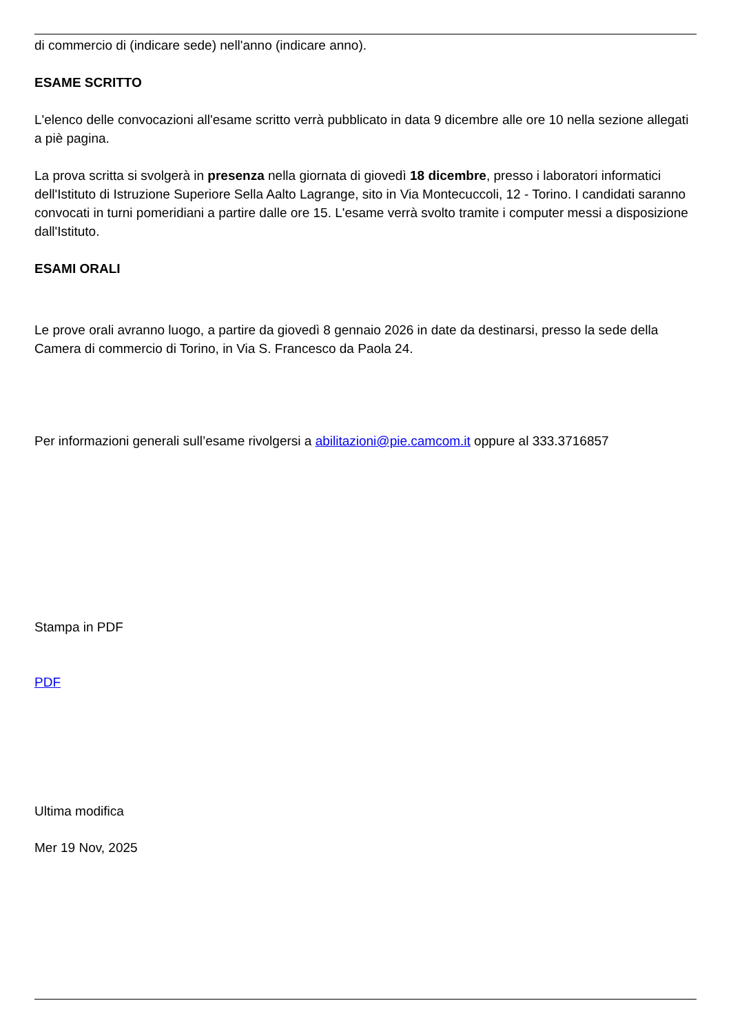di commercio di (indicare sede) nell'anno (indicare anno).
ESAME SCRITTO
L'elenco delle convocazioni all'esame scritto verrà pubblicato in data 9 dicembre alle ore 10 nella sezione allegati a piè pagina.
La prova scritta si svolgerà in presenza nella giornata di giovedì 18 dicembre, presso i laboratori informatici dell'Istituto di Istruzione Superiore Sella Aalto Lagrange, sito in Via Montecuccoli, 12 - Torino. I candidati saranno convocati in turni pomeridiani a partire dalle ore 15. L'esame verrà svolto tramite i computer messi a disposizione dall'Istituto.
ESAMI ORALI
Le prove orali avranno luogo, a partire da giovedì 8 gennaio 2026 in date da destinarsi, presso la sede della Camera di commercio di Torino, in Via S. Francesco da Paola 24.
Per informazioni generali sull’esame rivolgersi a abilitazioni@pie.camcom.it oppure al 333.3716857
Stampa in PDF
PDF
Ultima modifica
Mer 19 Nov, 2025